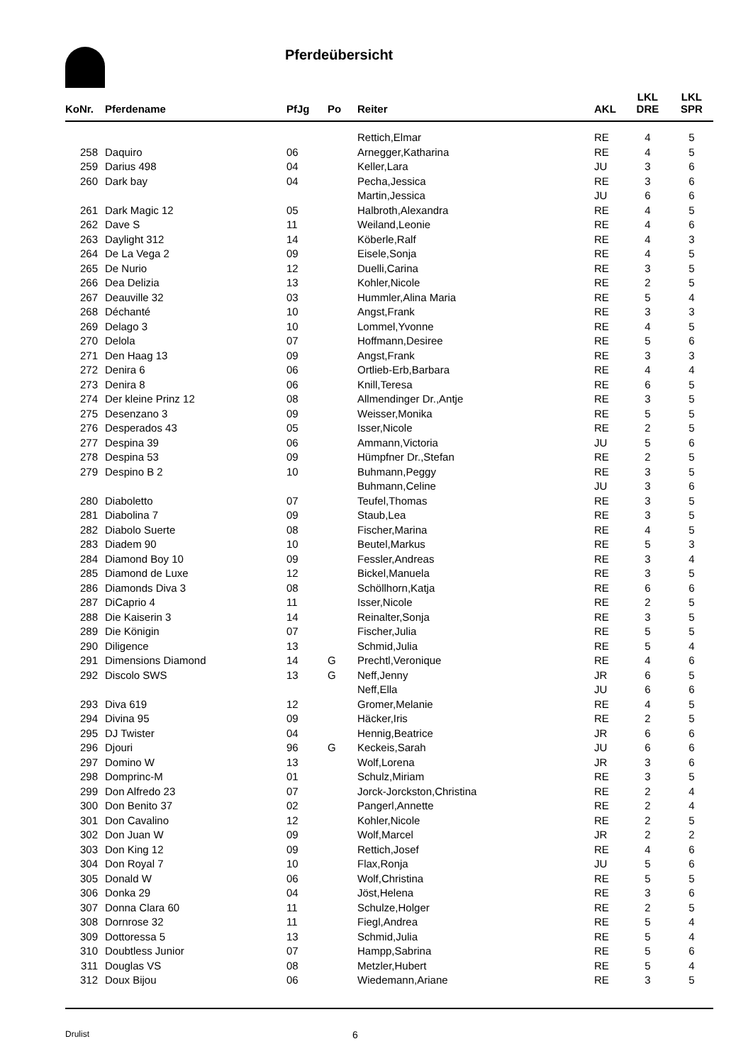Pferdeübersicht
| KoNr. | Pferdename | PfJg | Po | Reiter | AKL | LKL DRE | LKL SPR |
| --- | --- | --- | --- | --- | --- | --- | --- |
| | | | | Rettich,Elmar | RE | 4 | 5 |
| 258 | Daquiro | 06 | | Arnegger,Katharina | RE | 4 | 5 |
| 259 | Darius 498 | 04 | | Keller,Lara | JU | 3 | 6 |
| 260 | Dark bay | 04 | | Pecha,Jessica | RE | 3 | 6 |
| | | | | Martin,Jessica | JU | 6 | 6 |
| 261 | Dark Magic 12 | 05 | | Halbroth,Alexandra | RE | 4 | 5 |
| 262 | Dave S | 11 | | Weiland,Leonie | RE | 4 | 6 |
| 263 | Daylight 312 | 14 | | Köberle,Ralf | RE | 4 | 3 |
| 264 | De La Vega 2 | 09 | | Eisele,Sonja | RE | 4 | 5 |
| 265 | De Nurio | 12 | | Duelli,Carina | RE | 3 | 5 |
| 266 | Dea Delizia | 13 | | Kohler,Nicole | RE | 2 | 5 |
| 267 | Deauville 32 | 03 | | Hummler,Alina Maria | RE | 5 | 4 |
| 268 | Déchanté | 10 | | Angst,Frank | RE | 3 | 3 |
| 269 | Delago 3 | 10 | | Lommel,Yvonne | RE | 4 | 5 |
| 270 | Delola | 07 | | Hoffmann,Desiree | RE | 5 | 6 |
| 271 | Den Haag 13 | 09 | | Angst,Frank | RE | 3 | 3 |
| 272 | Denira 6 | 06 | | Ortlieb-Erb,Barbara | RE | 4 | 4 |
| 273 | Denira 8 | 06 | | Knill,Teresa | RE | 6 | 5 |
| 274 | Der kleine Prinz 12 | 08 | | Allmendinger Dr.,Antje | RE | 3 | 5 |
| 275 | Desenzano 3 | 09 | | Weisser,Monika | RE | 5 | 5 |
| 276 | Desperados 43 | 05 | | Isser,Nicole | RE | 2 | 5 |
| 277 | Despina 39 | 06 | | Ammann,Victoria | JU | 5 | 6 |
| 278 | Despina 53 | 09 | | Hümpfner Dr.,Stefan | RE | 2 | 5 |
| 279 | Despino B 2 | 10 | | Buhmann,Peggy | RE | 3 | 5 |
| | | | | Buhmann,Celine | JU | 3 | 6 |
| 280 | Diaboletto | 07 | | Teufel,Thomas | RE | 3 | 5 |
| 281 | Diabolina 7 | 09 | | Staub,Lea | RE | 3 | 5 |
| 282 | Diabolo Suerte | 08 | | Fischer,Marina | RE | 4 | 5 |
| 283 | Diadem 90 | 10 | | Beutel,Markus | RE | 5 | 3 |
| 284 | Diamond Boy 10 | 09 | | Fessler,Andreas | RE | 3 | 4 |
| 285 | Diamond de Luxe | 12 | | Bickel,Manuela | RE | 3 | 5 |
| 286 | Diamonds Diva 3 | 08 | | Schöllhorn,Katja | RE | 6 | 6 |
| 287 | DiCaprio 4 | 11 | | Isser,Nicole | RE | 2 | 5 |
| 288 | Die Kaiserin 3 | 14 | | Reinalter,Sonja | RE | 3 | 5 |
| 289 | Die Königin | 07 | | Fischer,Julia | RE | 5 | 5 |
| 290 | Diligence | 13 | | Schmid,Julia | RE | 5 | 4 |
| 291 | Dimensions Diamond | 14 | G | Prechtl,Veronique | RE | 4 | 6 |
| 292 | Discolo SWS | 13 | G | Neff,Jenny | JR | 6 | 5 |
| | | | | Neff,Ella | JU | 6 | 6 |
| 293 | Diva 619 | 12 | | Gromer,Melanie | RE | 4 | 5 |
| 294 | Divina 95 | 09 | | Häcker,Iris | RE | 2 | 5 |
| 295 | DJ Twister | 04 | | Hennig,Beatrice | JR | 6 | 6 |
| 296 | Djouri | 96 | G | Keckeis,Sarah | JU | 6 | 6 |
| 297 | Domino W | 13 | | Wolf,Lorena | JR | 3 | 6 |
| 298 | Domprinc-M | 01 | | Schulz,Miriam | RE | 3 | 5 |
| 299 | Don Alfredo 23 | 07 | | Jorck-Jorckston,Christina | RE | 2 | 4 |
| 300 | Don Benito 37 | 02 | | Pangerl,Annette | RE | 2 | 4 |
| 301 | Don Cavalino | 12 | | Kohler,Nicole | RE | 2 | 5 |
| 302 | Don Juan W | 09 | | Wolf,Marcel | JR | 2 | 2 |
| 303 | Don King 12 | 09 | | Rettich,Josef | RE | 4 | 6 |
| 304 | Don Royal 7 | 10 | | Flax,Ronja | JU | 5 | 6 |
| 305 | Donald W | 06 | | Wolf,Christina | RE | 5 | 5 |
| 306 | Donka 29 | 04 | | Jöst,Helena | RE | 3 | 6 |
| 307 | Donna Clara 60 | 11 | | Schulze,Holger | RE | 2 | 5 |
| 308 | Dornrose 32 | 11 | | Fiegl,Andrea | RE | 5 | 4 |
| 309 | Dottoressa 5 | 13 | | Schmid,Julia | RE | 5 | 4 |
| 310 | Doubtless Junior | 07 | | Hampp,Sabrina | RE | 5 | 6 |
| 311 | Douglas VS | 08 | | Metzler,Hubert | RE | 5 | 4 |
| 312 | Doux Bijou | 06 | | Wiedemann,Ariane | RE | 3 | 5 |
Drulist 6